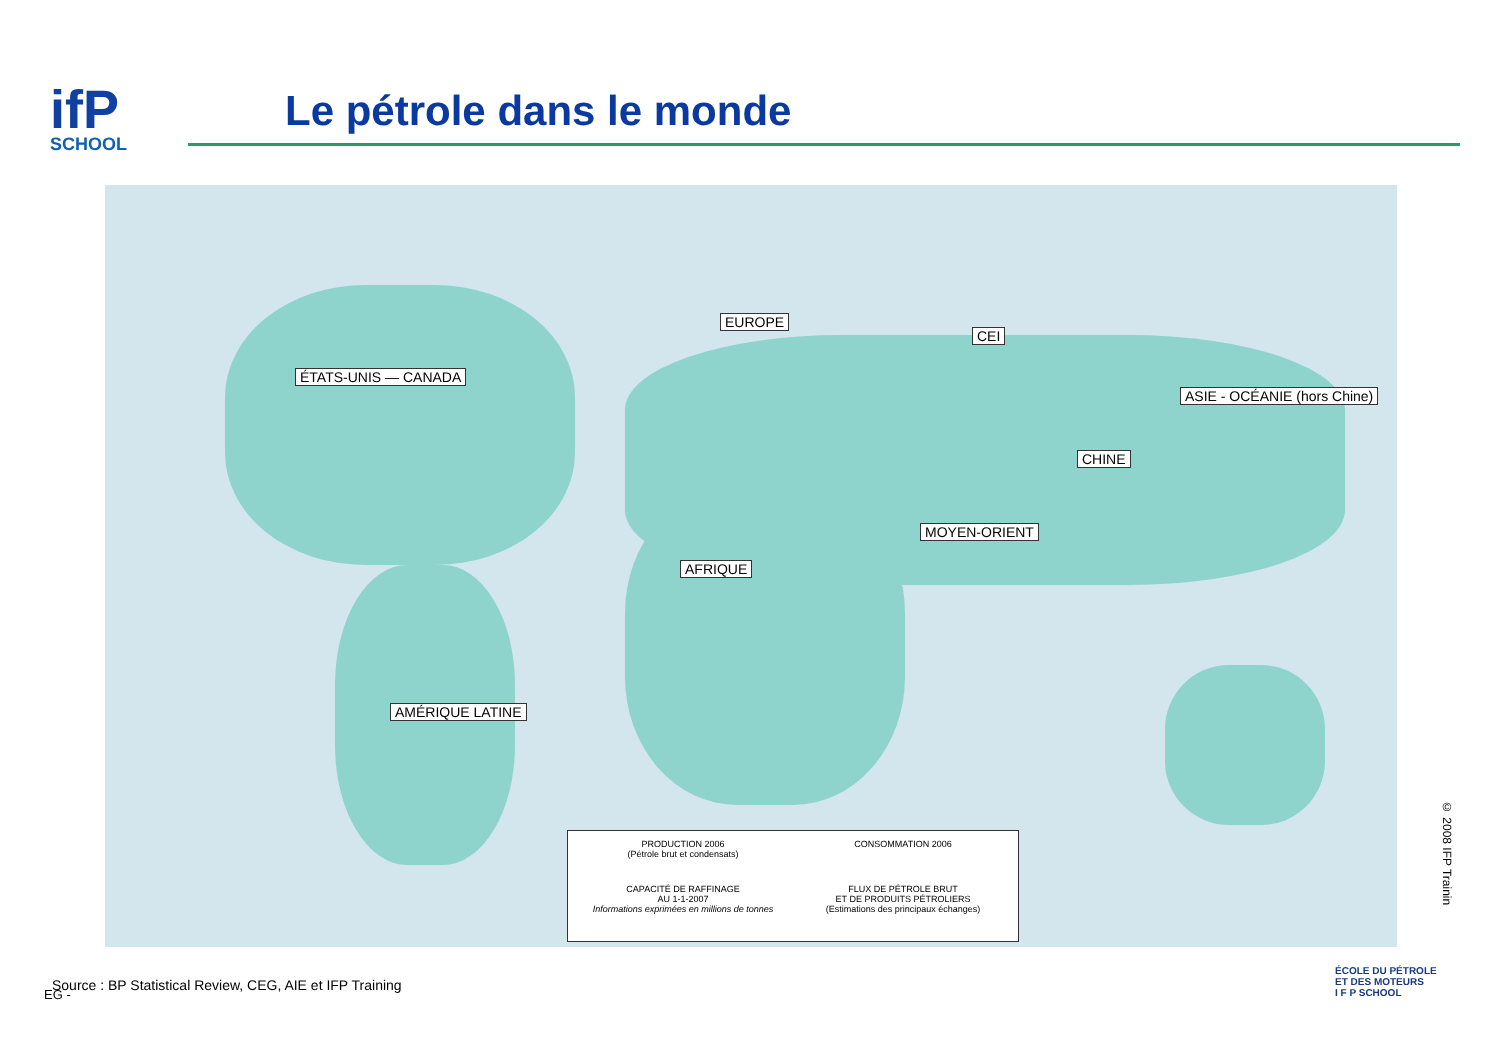ifP
SCHOOL
Le pétrole dans le monde
ÉTATS-UNIS — CANADA
EUROPE
CEI
ASIE - OCÉANIE (hors Chine)
CHINE
MOYEN-ORIENT
AFRIQUE
AMÉRIQUE LATINE
PRODUCTION 2006
(Pétrole brut et condensats)
CONSOMMATION 2006
CAPACITÉ DE RAFFINAGE
AU 1-1-2007
Informations exprimées en millions de tonnes
FLUX DE PÉTROLE BRUT
ET DE PRODUITS PÉTROLIERS
(Estimations des principaux échanges)
EG -
Source : BP Statistical Review, CEG, AIE et IFP Training
© 2008 IFP Trainin
ÉCOLE DU PÉTROLE
ET DES MOTEURS
I F P SCHOOL